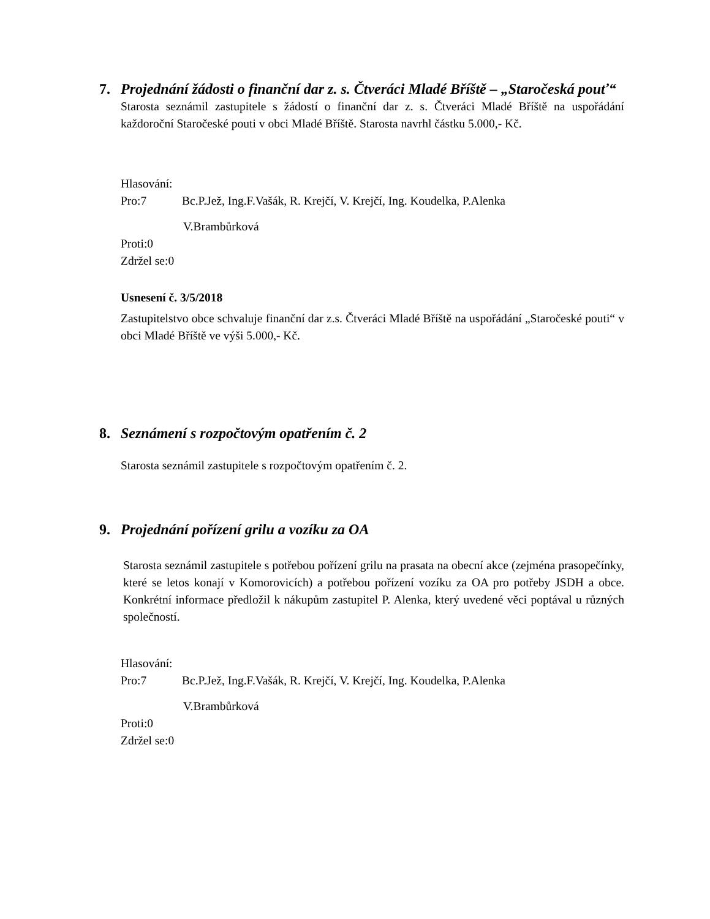7. Projednání žádosti o finanční dar z. s. Čtveráci Mladé Bříště – „Staročeská pouť“
Starosta seznámil zastupitele s žádostí o finanční dar z. s. Čtveráci Mladé Bříště na uspořádání každoroční Staročeské pouti v obci Mladé Bříště. Starosta navrhl částku 5.000,- Kč.
Hlasování:
Pro:7 Bc.P.Jež, Ing.F.Vašák, R. Krejčí, V. Krejčí, Ing. Koudelka, P.Alenka
V.Brambůrková
Proti:0
Zdržel se:0
Usnesení č. 3/5/2018
Zastupitelstvo obce schvaluje finanční dar z.s. Čtveráci Mladé Bříště na uspořádání „Staročeské pouti“ v obci Mladé Bříště ve výši 5.000,- Kč.
8. Seznámení s rozpočtovým opatřením č. 2
Starosta seznámil zastupitele s rozpočtovým opatřením č. 2.
9. Projednání pořízení grilu a vozíku za OA
Starosta seznámil zastupitele s potřebou pořízení grilu na prasata na obecní akce (zejména prasopečínky, které se letos konají v Komorovicích) a potřebou pořízení vozíku za OA pro potřeby JSDH a obce. Konkrétní informace předložil k nákupům zastupitel P. Alenka, který uvedené věci poptával u různých společností.
Hlasování:
Pro:7 Bc.P.Jež, Ing.F.Vašák, R. Krejčí, V. Krejčí, Ing. Koudelka, P.Alenka
V.Brambůrková
Proti:0
Zdržel se:0